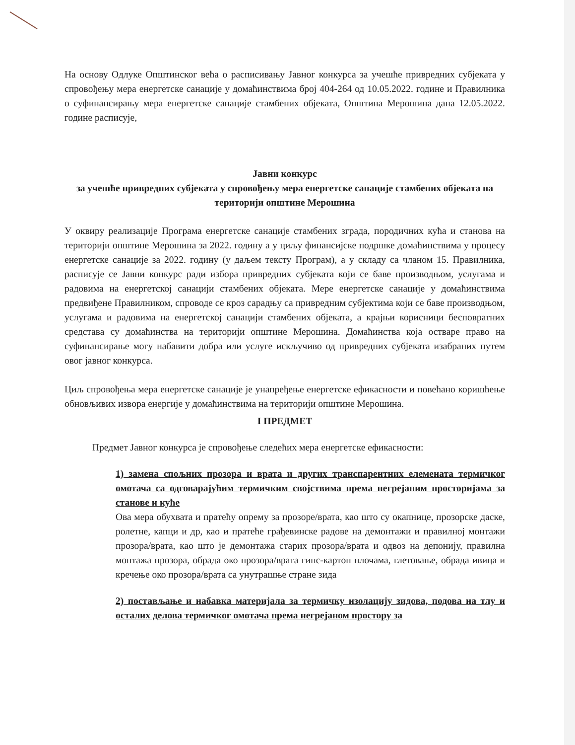На основу Одлуке Општинског већа о расписивању Јавног конкурса за учешће привредних субјеката у спровођењу мера енергетске санације у домаћинствима број 404-264 од 10.05.2022. године и Правилника о суфинансирању мера енергетске санације стамбених објеката, Општина Мерошина дана 12.05.2022. године расписује,
Јавни конкурс
за учешће привредних субјеката у спровођењу мера енергетске санације стамбених објеката на територији општине Мерошина
У оквиру реализације Програма енергетске санације стамбених зграда, породичних кућа и станова на територији општине Мерошина за 2022. годину а у циљу финансијске подршке домаћинствима у процесу енергетске санације за 2022. годину (у даљем тексту Програм), а у складу са чланом 15. Правилника, расписује се Јавни конкурс ради избора привредних субјеката који се баве производњом, услугама и радовима на енергетској санацији стамбених објеката. Мере енергетске санације у домаћинствима предвиђене Правилником, спроводе се кроз сарадњу са привредним субјектима који се баве производњом, услугама и радовима на енергетској санацији стамбених објеката, а крајњи корисници бесповратних средстава су домаћинства на територији општине Мерошина. Домаћинства која остваре право на суфинансирање могу набавити добра или услуге искључиво од привредних субјеката изабраних путем овог јавног конкурса.
Циљ спровођења мера енергетске санације је унапређење енергетске ефикасности и повећано коришћење обновљивих извора енергије у домаћинствима на територији општине Мерошина.
I ПРЕДМЕТ
Предмет Јавног конкурса је спровођење следећих мера енергетске ефикасности:
1) замена спољних прозора и врата и других транспарентних елемената термичког омотача са одговарајућим термичким својствима према негрејаним просторијама за станове и куће
Ова мера обухвата и пратећу опрему за прозоре/врата, као што су окапнице, прозорске даске, ролетне, капци и др, као и пратеће грађевинске радове на демонтажи и правилној монтажи прозора/врата, као што је демонтажа старих прозора/врата и одвоз на депонију, правилна монтажа прозора, обрада око прозора/врата гипс-картон плочама, глетовање, обрада ивица и кречење око прозора/врата са унутрашње стране зида
2) постављање и набавка материјала за термичку изолацију зидова, подова на тлу и осталих делова термичког омотача према негрејаном простору за